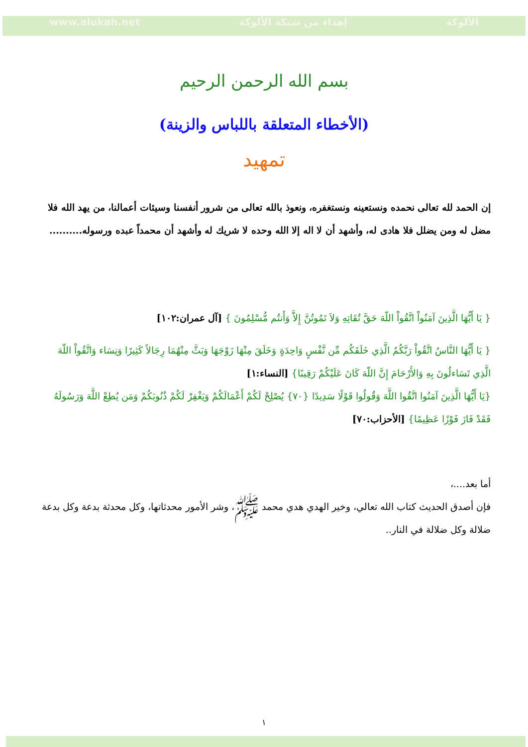www.alukah.net إهداء من شبكة الألوكة الألوكة
بسم الله الرحمن الرحيم
(الأخطاء المتعلقة باللباس والزينة)
تمهيد
إن الحمد لله تعالى نحمده ونستعينه ونستغفره، ونعوذ بالله تعالى من شرور أنفسنا وسيئات أعمالنا، من يهد الله فلا مضل له ومن يضلل فلا هادى له، وأشهد أن لا اله إلا الله وحده لا شريك له وأشهد أن محمداً عبده ورسوله..........
{ يَا أَيُّهَا الَّذِينَ آمَنُواْ اتَّقُواْ اللّهَ حَقَّ تُقَاتِهِ وَلاَ تَمُوتُنَّ إِلاَّ وَأَنتُم مُّسْلِمُونَ } [آل عمران:١٠٢]
{ يَا أَيُّهَا النَّاسُ اتَّقُواْ رَبَّكُمُ الَّذِي خَلَقَكُم مِّن نَّفْسٍ وَاحِدَةٍ وَخَلَقَ مِنْهَا زَوْجَهَا وَبَثَّ مِنْهُمَا رِجَالاً كَثِيرًا وَنِسَاء وَاتَّقُواْ اللّهَ الَّذِي تَسَاءلُونَ بِهِ وَالأَرْحَامَ إِنَّ اللّهَ كَانَ عَلَيْكُمْ رَقِيبًا} [النساء:١]
{يَا أَيُّهَا الَّذِينَ آمَنُوا اتَّقُوا اللَّهَ وَقُولُوا قَوْلًا سَدِيدًا {٧٠} يُصْلِحْ لَكُمْ أَعْمَالَكُمْ وَيَغْفِرْ لَكُمْ ذُنُوبَكُمْ وَمَن يُطِعْ اللَّهَ وَرَسُولَهُ فَقَدْ فَازَ فَوْزًا عَظِيمًا} [الأحزاب:٧٠]
أما بعد....،
فإن أصدق الحديث كتاب الله تعالي، وخير الهدي هدي محمد ﷺ، وشر الأمور محدثاتها، وكل محدثة بدعة وكل بدعة ضلالة وكل ضلالة في النار..
١